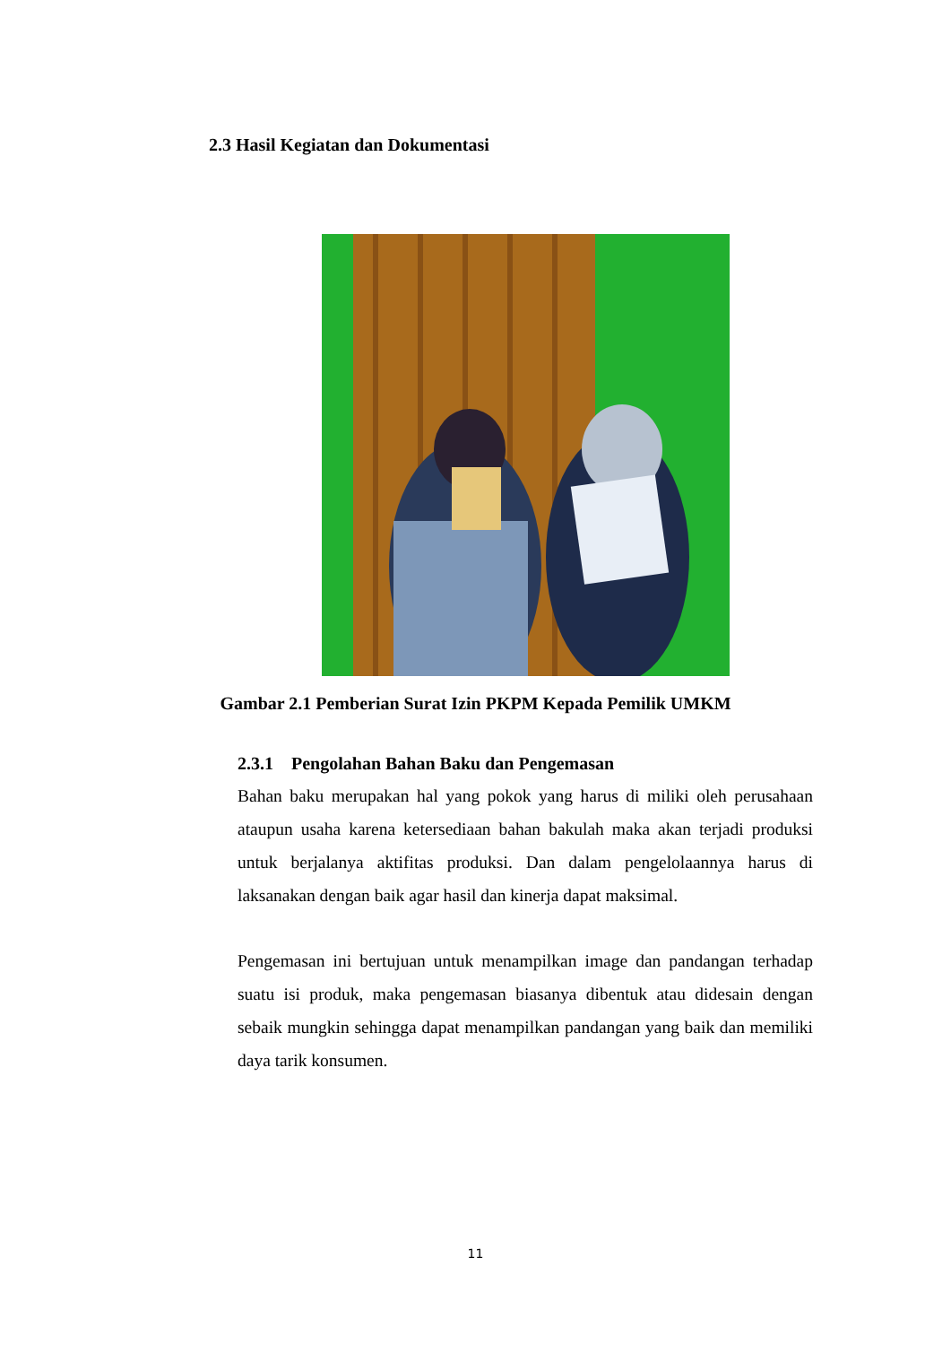2.3 Hasil Kegiatan dan Dokumentasi
Gambar 2.1 Pemberian Surat Izin PKPM Kepada Pemilik UMKM
2.3.1 Pengolahan Bahan Baku dan Pengemasan
Bahan baku merupakan hal yang pokok yang harus di miliki oleh perusahaan ataupun usaha karena ketersediaan bahan bakulah maka akan terjadi produksi untuk berjalanya aktifitas produksi. Dan dalam pengelolaannya harus di laksanakan dengan baik agar hasil dan kinerja dapat maksimal.
Pengemasan ini bertujuan untuk menampilkan image dan pandangan terhadap suatu isi produk, maka pengemasan biasanya dibentuk atau didesain dengan sebaik mungkin sehingga dapat menampilkan pandangan yang baik dan memiliki daya tarik konsumen.
11